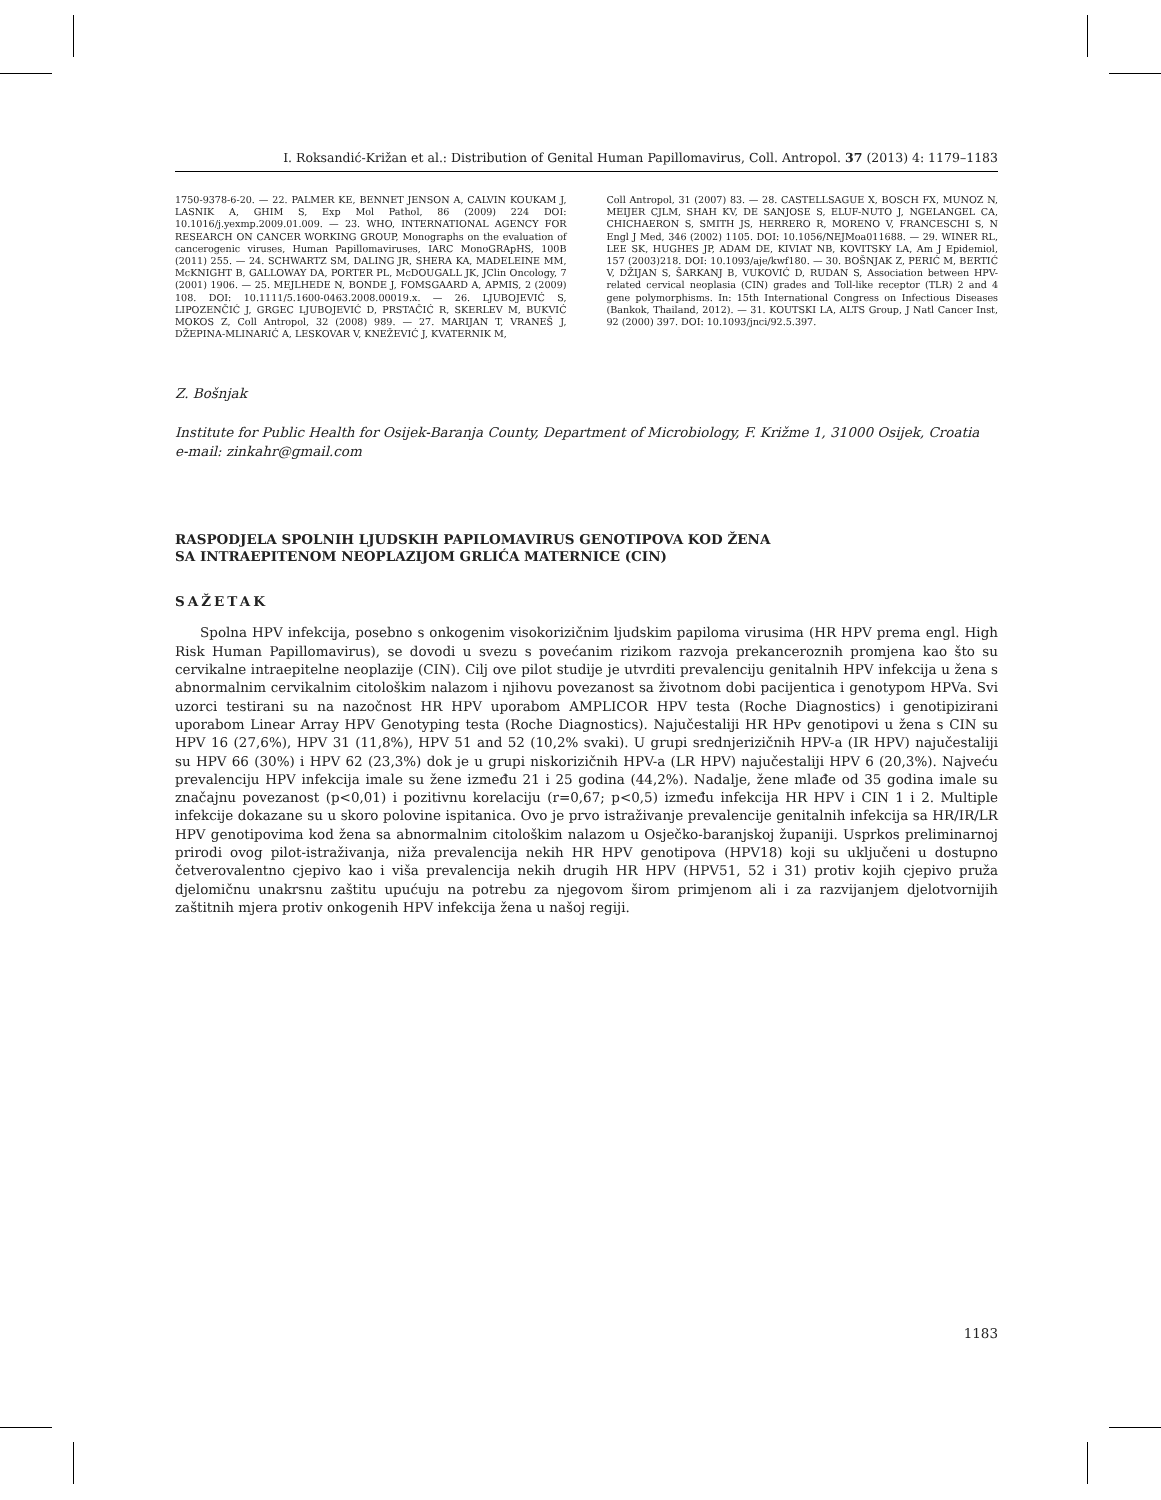I. Roksandić-Križan et al.: Distribution of Genital Human Papillomavirus, Coll. Antropol. 37 (2013) 4: 1179–1183
1750-9378-6-20. — 22. PALMER KE, BENNET JENSON A, CALVIN KOUKAM J, LASNIK A, GHIM S, Exp Mol Pathol, 86 (2009) 224 DOI: 10.1016/j.yexmp.2009.01.009. — 23. WHO, INTERNATIONAL AGENCY FOR RESEARCH ON CANCER WORKING GROUP, Monographs on the evaluation of cancerogenic viruses, Human Papillomaviruses, IARC MonoGRApHS, 100B (2011) 255. — 24. SCHWARTZ SM, DALING JR, SHERA KA, MADELEINE MM, McKNIGHT B, GALLOWAY DA, PORTER PL, McDOUGALL JK, JClin Oncology, 7 (2001) 1906. — 25. MEJLHEDE N, BONDE J, FOMSGAARD A, APMIS, 2 (2009) 108. DOI: 10.1111/5.1600-0463.2008.00019.x. — 26. LJUBOJEVIĆ S, LIPOZENČIĆ J, GRGEC LJUBOJEVIĆ D, PRSTAČIĆ R, SKERLEV M, BUKVIĆ MOKOS Z, Coll Antropol, 32 (2008) 989. — 27. MARIJAN T, VRANEŠ J, DŽEPINA-MLINARIĆ A, LESKOVAR V, KNEŽEVIĆ J, KVATERNIK M,
Coll Antropol, 31 (2007) 83. — 28. CASTELLSAGUE X, BOSCH FX, MUNOZ N, MEIJER CJLM, SHAH KV, DE SANJOSE S, ELUF-NUTO J, NGELANGEL CA, CHICHAERON S, SMITH JS, HERRERO R, MORENO V, FRANCESCHI S, N Engl J Med, 346 (2002) 1105. DOI: 10.1056/NEJMoa011688. — 29. WINER RL, LEE SK, HUGHES JP, ADAM DE, KIVIAT NB, KOVITSKY LA, Am J Epidemiol, 157 (2003)218. DOI: 10.1093/aje/kwf180. — 30. BOŠNJAK Z, PERIĆ M, BERTIĆ V, DŽIJAN S, ŠARKANJ B, VUKOVIĆ D, RUDAN S, Association between HPV-related cervical neoplasia (CIN) grades and Toll-like receptor (TLR) 2 and 4 gene polymorphisms. In: 15th International Congress on Infectious Diseases (Bankok, Thailand, 2012). — 31. KOUTSKI LA, ALTS Group, J Natl Cancer Inst, 92 (2000) 397. DOI: 10.1093/jnci/92.5.397.
Z. Bošnjak
Institute for Public Health for Osijek-Baranja County, Department of Microbiology, F. Križme 1, 31000 Osijek, Croatia
e-mail: zinkahr@gmail.com
RASPODJELA SPOLNIH LJUDSKIH PAPILOMAVIRUS GENOTIPOVA KOD ŽENA
SA INTRAEPITENOM NEOPLAZIJOM GRLIĆA MATERNICE (CIN)
SAŽETAK
Spolna HPV infekcija, posebno s onkogenim visokorizičnim ljudskim papiloma virusima (HR HPV prema engl. High Risk Human Papillomavirus), se dovodi u svezu s povećanim rizikom razvoja prekanceroznih promjena kao što su cervikalne intraepitelne neoplazije (CIN). Cilj ove pilot studije je utvrditi prevalenciju genitalnih HPV infekcija u žena s abnormalnim cervikalnim citološkim nalazom i njihovu povezanost sa životnom dobi pacijentica i genotypom HPVa. Svi uzorci testirani su na nazočnost HR HPV uporabom AMPLICOR HPV testa (Roche Diagnostics) i genotipizirani uporabom Linear Array HPV Genotyping testa (Roche Diagnostics). Najučestaliji HR HPv genotipovi u žena s CIN su HPV 16 (27,6%), HPV 31 (11,8%), HPV 51 and 52 (10,2% svaki). U grupi srednjerizičnih HPV-a (IR HPV) najučestaliji su HPV 66 (30%) i HPV 62 (23,3%) dok je u grupi niskorizičnih HPV-a (LR HPV) najučestaliji HPV 6 (20,3%). Najveću prevalenciju HPV infekcija imale su žene između 21 i 25 godina (44,2%). Nadalje, žene mlađe od 35 godina imale su značajnu povezanost (p<0,01) i pozitivnu korelaciju (r=0,67; p<0,5) između infekcija HR HPV i CIN 1 i 2. Multiple infekcije dokazane su u skoro polovine ispitanica. Ovo je prvo istraživanje prevalencije genitalnih infekcija sa HR/IR/LR HPV genotipovima kod žena sa abnormalnim citološkim nalazom u Osječko-baranjskoj županiji. Usprkos preliminarnoj prirodi ovog pilot-istraživanja, niža prevalencija nekih HR HPV genotipova (HPV18) koji su uključeni u dostupno četverovalentno cjepivo kao i viša prevalencija nekih drugih HR HPV (HPV51, 52 i 31) protiv kojih cjepivo pruža djelomičnu unakrsnu zaštitu upućuju na potrebu za njegovom širom primjenom ali i za razvijanjem djelotvornijih zaštitnih mjera protiv onkogenih HPV infekcija žena u našoj regiji.
1183